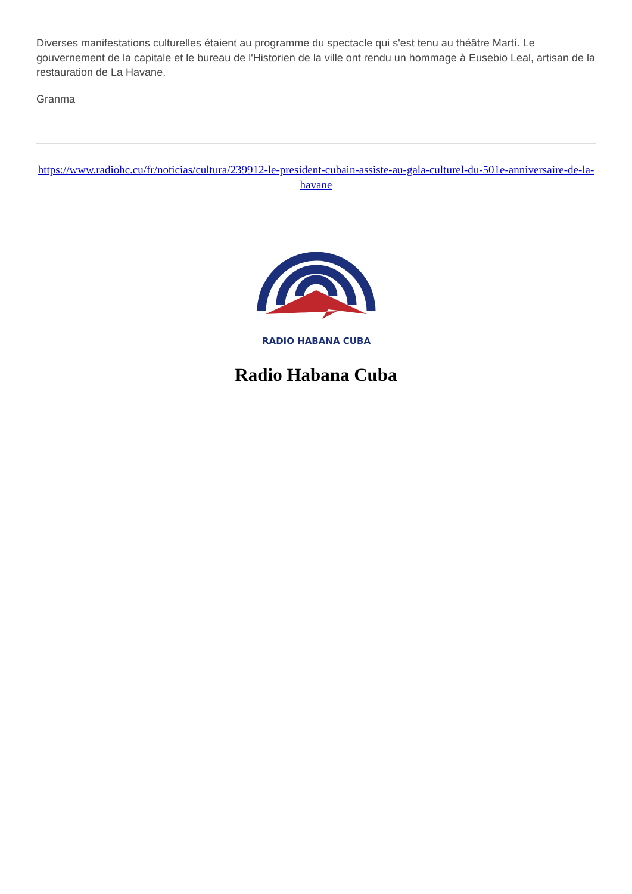Diverses manifestations culturelles étaient au programme du spectacle qui s'est tenu au théâtre Martí. Le gouvernement de la capitale et le bureau de l'Historien de la ville ont rendu un hommage à Eusebio Leal, artisan de la restauration de La Havane.
Granma
https://www.radiohc.cu/fr/noticias/cultura/239912-le-president-cubain-assiste-au-gala-culturel-du-501e-anniversaire-de-la-havane
RADIO HABANA CUBA
Radio Habana Cuba